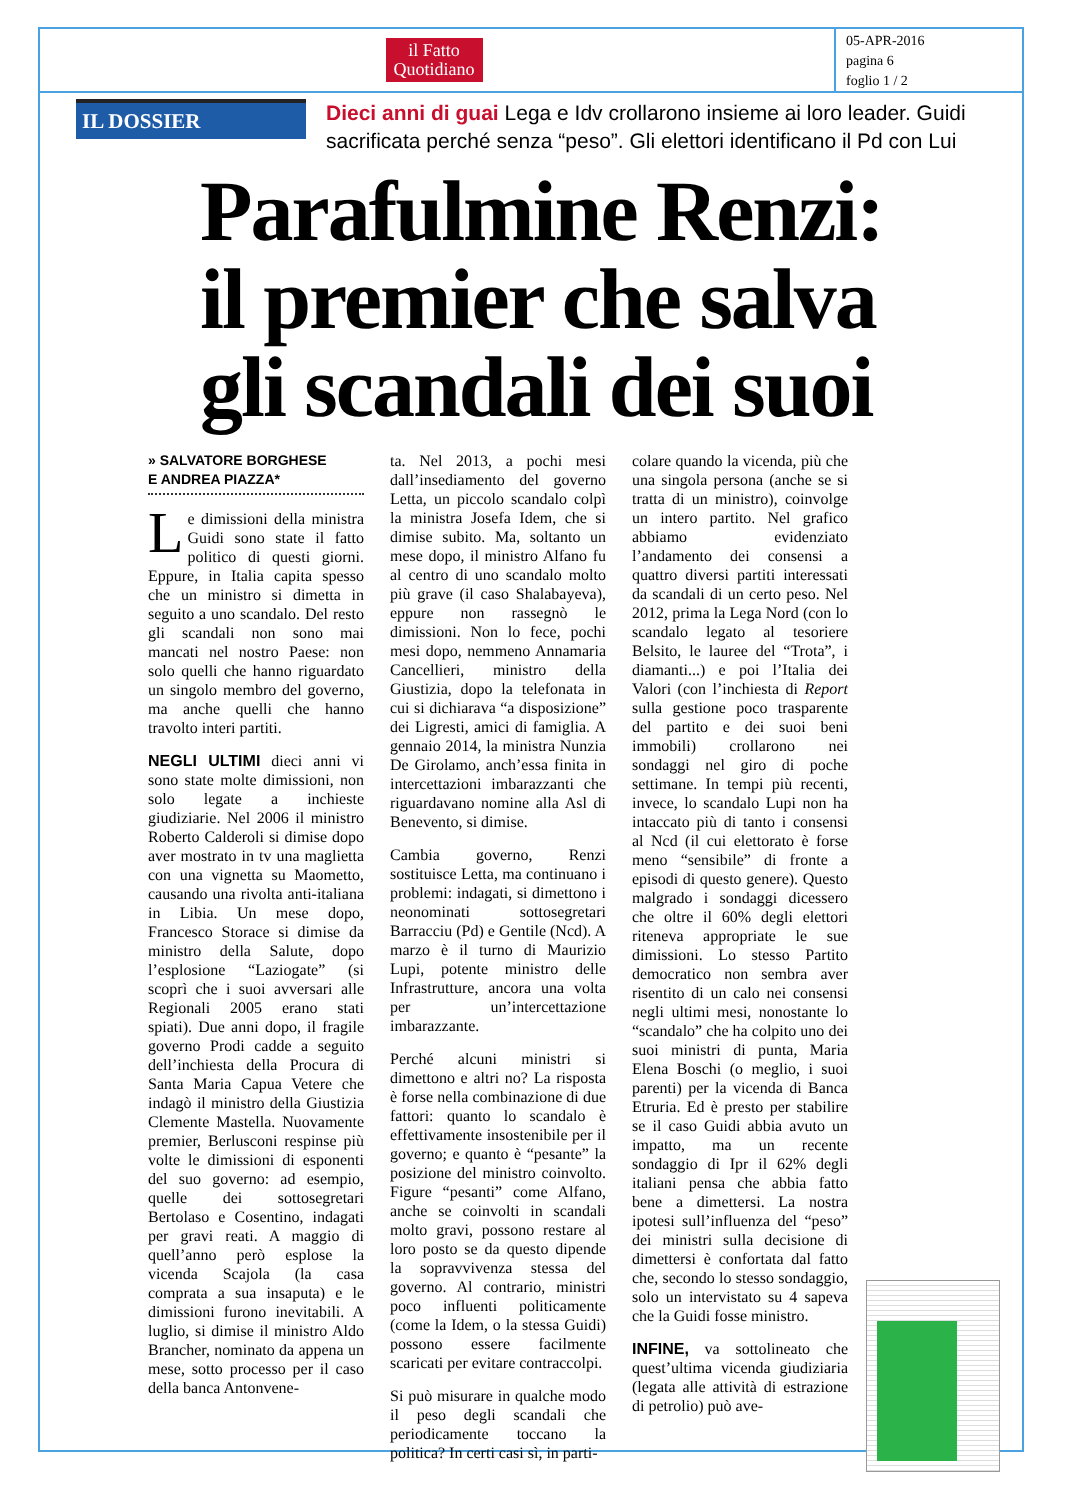il Fatto
Quotidiano
05-APR-2016
pagina 6
foglio 1 / 2
IL DOSSIER
Dieci anni di guai Lega e Idv crollarono insieme ai loro leader. Guidi sacrificata perché senza “peso”. Gli elettori identificano il Pd con Lui
Parafulmine Renzi:
il premier che salva
gli scandali dei suoi
» SALVATORE BORGHESE
E ANDREA PIAZZA*
Le dimissioni della ministra Guidi sono state il fatto politico di questi giorni. Eppure, in Italia capita spesso che un ministro si dimetta in seguito a uno scandalo. Del resto gli scandali non sono mai mancati nel nostro Paese: non solo quelli che hanno riguardato un singolo membro del governo, ma anche quelli che hanno travolto interi partiti.
NEGLI ULTIMI dieci anni vi sono state molte dimissioni, non solo legate a inchieste giudiziarie. Nel 2006 il ministro Roberto Calderoli si dimise dopo aver mostrato in tv una maglietta con una vignetta su Maometto, causando una rivolta anti-italiana in Libia. Un mese dopo, Francesco Storace si dimise da ministro della Salute, dopo l’esplosione “Laziogate” (si scoprì che i suoi avversari alle Regionali 2005 erano stati spiati). Due anni dopo, il fragile governo Prodi cadde a seguito dell’inchiesta della Procura di Santa Maria Capua Vetere che indagò il ministro della Giustizia Clemente Mastella. Nuovamente premier, Berlusconi respinse più volte le dimissioni di esponenti del suo governo: ad esempio, quelle dei sottosegretari Bertolaso e Cosentino, indagati per gravi reati. A maggio di quell’anno però esplose la vicenda Scajola (la casa comprata a sua insaputa) e le dimissioni furono inevitabili. A luglio, si dimise il ministro Aldo Brancher, nominato da appena un mese, sotto processo per il caso della banca Antonvene-
ta. Nel 2013, a pochi mesi dall’insediamento del governo Letta, un piccolo scandalo colpì la ministra Josefa Idem, che si dimise subito. Ma, soltanto un mese dopo, il ministro Alfano fu al centro di uno scandalo molto più grave (il caso Shalabayeva), eppure non rassegnò le dimissioni. Non lo fece, pochi mesi dopo, nemmeno Annamaria Cancellieri, ministro della Giustizia, dopo la telefonata in cui si dichiarava “a disposizione” dei Ligresti, amici di famiglia. A gennaio 2014, la ministra Nunzia De Girolamo, anch’essa finita in intercettazioni imbarazzanti che riguardavano nomine alla Asl di Benevento, si dimise.
Cambia governo, Renzi sostituisce Letta, ma continuano i problemi: indagati, si dimettono i neonominati sottosegretari Barracciu (Pd) e Gentile (Ncd). A marzo è il turno di Maurizio Lupi, potente ministro delle Infrastrutture, ancora una volta per un’intercettazione imbarazzante.
Perché alcuni ministri si dimettono e altri no? La risposta è forse nella combinazione di due fattori: quanto lo scandalo è effettivamente insostenibile per il governo; e quanto è “pesante” la posizione del ministro coinvolto. Figure “pesanti” come Alfano, anche se coinvolti in scandali molto gravi, possono restare al loro posto se da questo dipende la sopravvivenza stessa del governo. Al contrario, ministri poco influenti politicamente (come la Idem, o la stessa Guidi) possono essere facilmente scaricati per evitare contraccolpi.
Si può misurare in qualche modo il peso degli scandali che periodicamente toccano la politica? In certi casi sì, in parti-
colare quando la vicenda, più che una singola persona (anche se si tratta di un ministro), coinvolge un intero partito. Nel grafico abbiamo evidenziato l’andamento dei consensi a quattro diversi partiti interessati da scandali di un certo peso. Nel 2012, prima la Lega Nord (con lo scandalo legato al tesoriere Belsito, le lauree del “Trota”, i diamanti...) e poi l’Italia dei Valori (con l’inchiesta di Report sulla gestione poco trasparente del partito e dei suoi beni immobili) crollarono nei sondaggi nel giro di poche settimane. In tempi più recenti, invece, lo scandalo Lupi non ha intaccato più di tanto i consensi al Ncd (il cui elettorato è forse meno “sensibile” di fronte a episodi di questo genere). Questo malgrado i sondaggi dicessero che oltre il 60% degli elettori riteneva appropriate le sue dimissioni. Lo stesso Partito democratico non sembra aver risentito di un calo nei consensi negli ultimi mesi, nonostante lo “scandalo” che ha colpito uno dei suoi ministri di punta, Maria Elena Boschi (o meglio, i suoi parenti) per la vicenda di Banca Etruria. Ed è presto per stabilire se il caso Guidi abbia avuto un impatto, ma un recente sondaggio di Ipr il 62% degli italiani pensa che abbia fatto bene a dimettersi. La nostra ipotesi sull’influenza del “peso” dei ministri sulla decisione di dimettersi è confortata dal fatto che, secondo lo stesso sondaggio, solo un intervistato su 4 sapeva che la Guidi fosse ministro.
INFINE, va sottolineato che quest’ultima vicenda giudiziaria (legata alle attività di estrazione di petrolio) può ave-